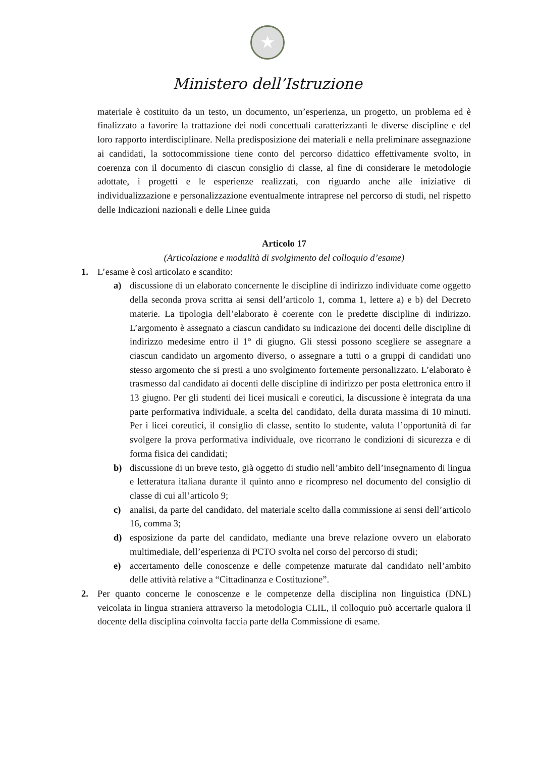★
Ministero dell’Istruzione
materiale è costituito da un testo, un documento, un’esperienza, un progetto, un problema ed è finalizzato a favorire la trattazione dei nodi concettuali caratterizzanti le diverse discipline e del loro rapporto interdisciplinare. Nella predisposizione dei materiali e nella preliminare assegnazione ai candidati, la sottocommissione tiene conto del percorso didattico effettivamente svolto, in coerenza con il documento di ciascun consiglio di classe, al fine di considerare le metodologie adottate, i progetti e le esperienze realizzati, con riguardo anche alle iniziative di individualizzazione e personalizzazione eventualmente intraprese nel percorso di studi, nel rispetto delle Indicazioni nazionali e delle Linee guida
Articolo 17
(Articolazione e modalità di svolgimento del colloquio d’esame)
1. L’esame è così articolato e scandito:
a) discussione di un elaborato concernente le discipline di indirizzo individuate come oggetto della seconda prova scritta ai sensi dell’articolo 1, comma 1, lettere a) e b) del Decreto materie. La tipologia dell’elaborato è coerente con le predette discipline di indirizzo. L’argomento è assegnato a ciascun candidato su indicazione dei docenti delle discipline di indirizzo medesime entro il 1° di giugno. Gli stessi possono scegliere se assegnare a ciascun candidato un argomento diverso, o assegnare a tutti o a gruppi di candidati uno stesso argomento che si presti a uno svolgimento fortemente personalizzato. L’elaborato è trasmesso dal candidato ai docenti delle discipline di indirizzo per posta elettronica entro il 13 giugno. Per gli studenti dei licei musicali e coreutici, la discussione è integrata da una parte performativa individuale, a scelta del candidato, della durata massima di 10 minuti. Per i licei coreutici, il consiglio di classe, sentito lo studente, valuta l’opportunità di far svolgere la prova performativa individuale, ove ricorrano le condizioni di sicurezza e di forma fisica dei candidati;
b) discussione di un breve testo, già oggetto di studio nell’ambito dell’insegnamento di lingua e letteratura italiana durante il quinto anno e ricompreso nel documento del consiglio di classe di cui all’articolo 9;
c) analisi, da parte del candidato, del materiale scelto dalla commissione ai sensi dell’articolo 16, comma 3;
d) esposizione da parte del candidato, mediante una breve relazione ovvero un elaborato multimediale, dell’esperienza di PCTO svolta nel corso del percorso di studi;
e) accertamento delle conoscenze e delle competenze maturate dal candidato nell’ambito delle attività relative a “Cittadinanza e Costituzione”.
2. Per quanto concerne le conoscenze e le competenze della disciplina non linguistica (DNL) veicolata in lingua straniera attraverso la metodologia CLIL, il colloquio può accertarle qualora il docente della disciplina coinvolta faccia parte della Commissione di esame.